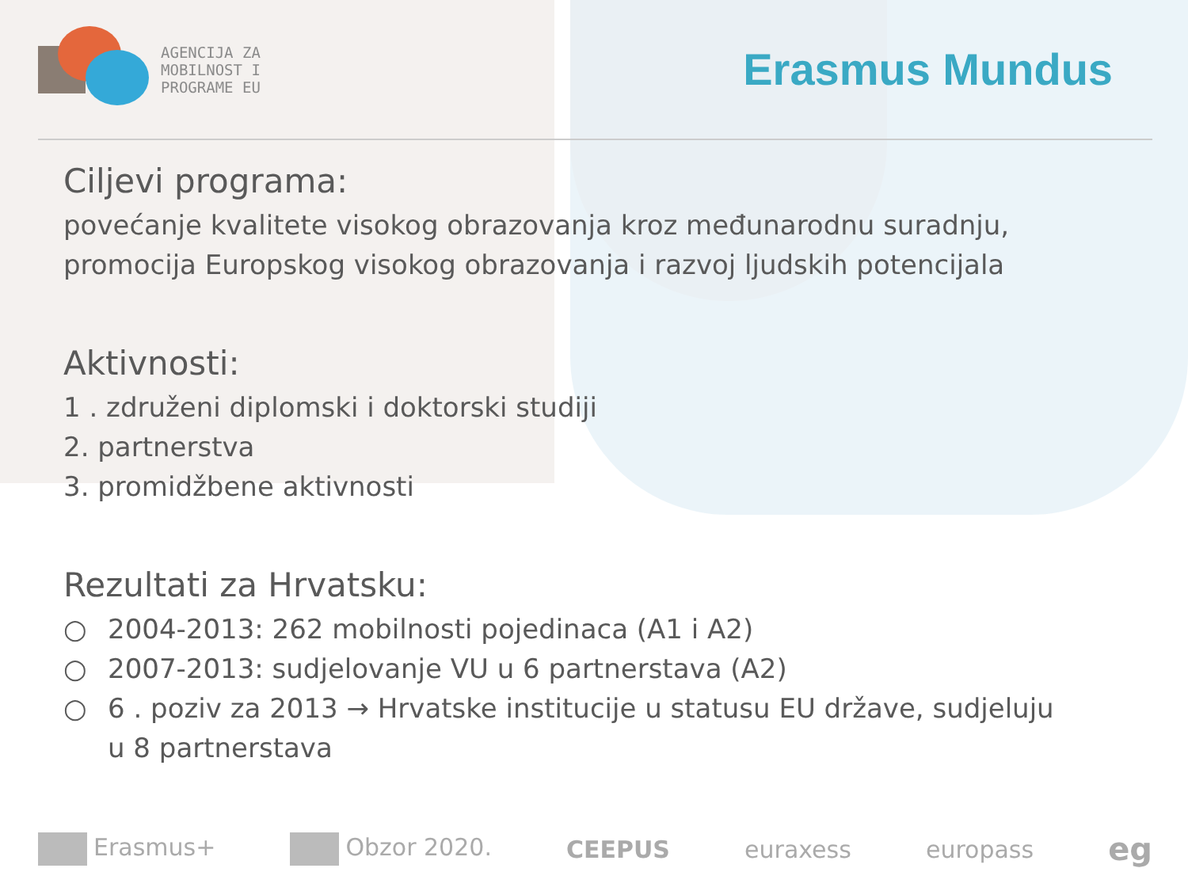AGENCIJA ZA
MOBILNOST I
PROGRAME EU
Erasmus Mundus
Ciljevi programa:
povećanje kvalitete visokog obrazovanja kroz međunarodnu suradnju,
promocija Europskog visokog obrazovanja i razvoj ljudskih potencijala
Aktivnosti:
1 . združeni diplomski i doktorski studiji
2. partnerstva
3. promidžbene aktivnosti
Rezultati za Hrvatsku:
○ 2004-2013: 262 mobilnosti pojedinaca (A1 i A2)
○ 2007-2013: sudjelovanje VU u 6 partnerstava (A2)
○ 6 . poziv za 2013 → Hrvatske institucije u statusu EU države, sudjeluju
u 8 partnerstava
Erasmus+ Obzor 2020. CEEPUS euraxess europass eg